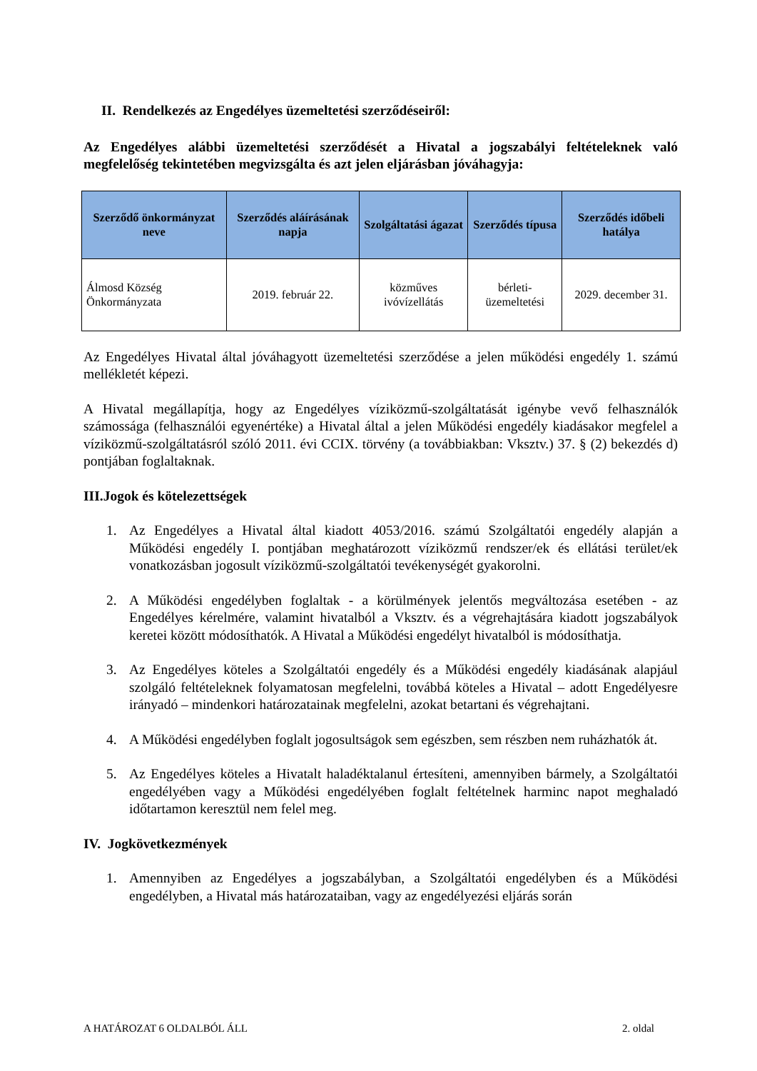II. Rendelkezés az Engedélyes üzemeltetési szerződéseiről:
Az Engedélyes alábbi üzemeltetési szerződését a Hivatal a jogszabályi feltételeknek való megfelelőség tekintetében megvizsgálta és azt jelen eljárásban jóváhagyja:
| Szerződő önkormányzat neve | Szerződés aláírásának napja | Szolgáltatási ágazat | Szerződés típusa | Szerződés időbeli hatálya |
| --- | --- | --- | --- | --- |
| Álmosd Község Önkormányzata | 2019. február 22. | közműves ivóvízellátás | bérleti-üzemeltetési | 2029. december 31. |
Az Engedélyes Hivatal által jóváhagyott üzemeltetési szerződése a jelen működési engedély 1. számú mellékletét képezi.
A Hivatal megállapítja, hogy az Engedélyes víziközmű-szolgáltatását igénybe vevő felhasználók számossága (felhasználói egyenértéke) a Hivatal által a jelen Működési engedély kiadásakor megfelel a víziközmű-szolgáltatásról szóló 2011. évi CCIX. törvény (a továbbiakban: Vksztv.) 37. § (2) bekezdés d) pontjában foglaltaknak.
III.Jogok és kötelezettségek
1. Az Engedélyes a Hivatal által kiadott 4053/2016. számú Szolgáltatói engedély alapján a Működési engedély I. pontjában meghatározott víziközmű rendszer/ek és ellátási terület/ek vonatkozásban jogosult víziközmű-szolgáltatói tevékenységét gyakorolni.
2. A Működési engedélyben foglaltak - a körülmények jelentős megváltozása esetében - az Engedélyes kérelmére, valamint hivatalból a Vksztv. és a végrehajtására kiadott jogszabályok keretei között módosíthatók. A Hivatal a Működési engedélyt hivatalból is módosíthatja.
3. Az Engedélyes köteles a Szolgáltatói engedély és a Működési engedély kiadásának alapjául szolgáló feltételeknek folyamatosan megfelelni, továbbá köteles a Hivatal – adott Engedélyesre irányadó – mindenkori határozatainak megfelelni, azokat betartani és végrehajtani.
4. A Működési engedélyben foglalt jogosultságok sem egészben, sem részben nem ruházhatók át.
5. Az Engedélyes köteles a Hivatalt haladéktalanul értesíteni, amennyiben bármely, a Szolgáltatói engedélyében vagy a Működési engedélyében foglalt feltételnek harminc napot meghaladó időtartamon keresztül nem felel meg.
IV. Jogkövetkezmények
1. Amennyiben az Engedélyes a jogszabályban, a Szolgáltatói engedélyben és a Működési engedélyben, a Hivatal más határozataiban, vagy az engedélyezési eljárás során
A HATÁROZAT 6 OLDALBÓL ÁLL 2. oldal